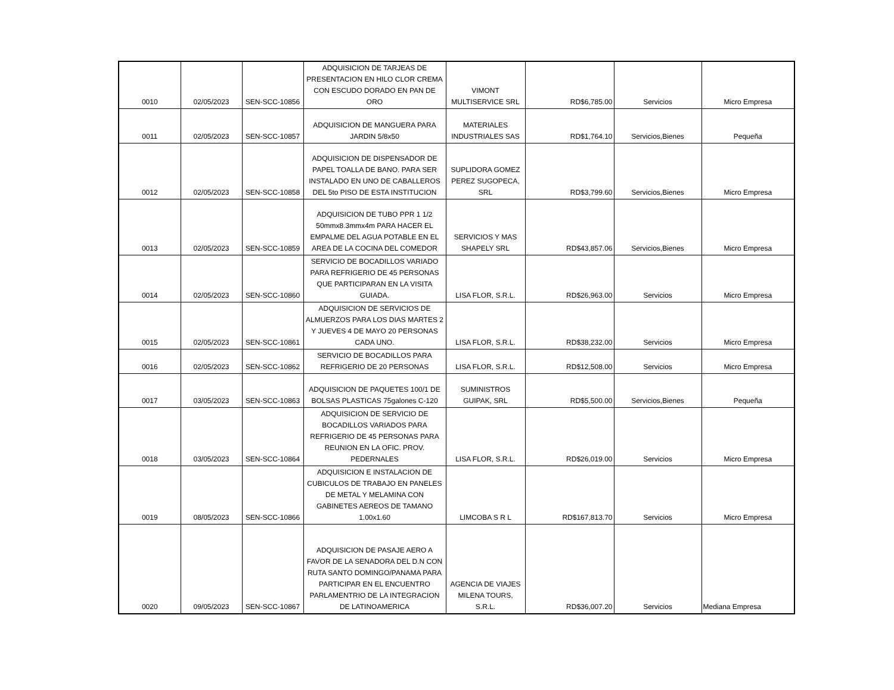| 0010 | 02/05/2023 | SEN-SCC-10856 | ADQUISICION DE TARJEAS DE PRESENTACION EN HILO CLOR CREMA CON ESCUDO DORADO EN PAN DE ORO | VIMONT MULTISERVICE SRL | RD$6,785.00 | Servicios | Micro Empresa |
| 0011 | 02/05/2023 | SEN-SCC-10857 | ADQUISICION DE MANGUERA PARA JARDIN 5/8x50 | MATERIALES INDUSTRIALES SAS | RD$1,764.10 | Servicios,Bienes | Pequeña |
| 0012 | 02/05/2023 | SEN-SCC-10858 | ADQUISICION DE DISPENSADOR DE PAPEL TOALLA DE BANO. PARA SER INSTALADO EN UNO DE CABALLEROS DEL 5to PISO DE ESTA INSTITUCION | SUPLIDORA GOMEZ PEREZ SUGOPECA, SRL | RD$3,799.60 | Servicios,Bienes | Micro Empresa |
| 0013 | 02/05/2023 | SEN-SCC-10859 | ADQUISICION DE TUBO PPR 1 1/2 50mmx8.3mmx4m PARA HACER EL EMPALME DEL AGUA POTABLE EN EL AREA DE LA COCINA DEL COMEDOR | SERVICIOS Y MAS SHAPELY SRL | RD$43,857.06 | Servicios,Bienes | Micro Empresa |
| 0014 | 02/05/2023 | SEN-SCC-10860 | SERVICIO DE BOCADILLOS VARIADO PARA REFRIGERIO DE 45 PERSONAS QUE PARTICIPARAN EN LA VISITA GUIADA. | LISA FLOR, S.R.L. | RD$26,963.00 | Servicios | Micro Empresa |
| 0015 | 02/05/2023 | SEN-SCC-10861 | ADQUISICION DE SERVICIOS DE ALMUERZOS PARA LOS DIAS MARTES 2 Y JUEVES 4 DE MAYO 20 PERSONAS CADA UNO. | LISA FLOR, S.R.L. | RD$38,232.00 | Servicios | Micro Empresa |
| 0016 | 02/05/2023 | SEN-SCC-10862 | SERVICIO DE BOCADILLOS PARA REFRIGERIO DE 20 PERSONAS | LISA FLOR, S.R.L. | RD$12,508.00 | Servicios | Micro Empresa |
| 0017 | 03/05/2023 | SEN-SCC-10863 | ADQUISICION DE PAQUETES 100/1 DE BOLSAS PLASTICAS 75galones C-120 | SUMINISTROS GUIPAK, SRL | RD$5,500.00 | Servicios,Bienes | Pequeña |
| 0018 | 03/05/2023 | SEN-SCC-10864 | ADQUISICION DE SERVICIO DE BOCADILLOS VARIADOS PARA REFRIGERIO DE 45 PERSONAS PARA REUNION EN LA OFIC. PROV. PEDERNALES | LISA FLOR, S.R.L. | RD$26,019.00 | Servicios | Micro Empresa |
| 0019 | 08/05/2023 | SEN-SCC-10866 | ADQUISICION E INSTALACION DE CUBICULOS DE TRABAJO EN PANELES DE METAL Y MELAMINA CON GABINETES AEREOS DE TAMANO 1.00x1.60 | LIMCOBA S R L | RD$167,813.70 | Servicios | Micro Empresa |
| 0020 | 09/05/2023 | SEN-SCC-10867 | ADQUISICION DE PASAJE AERO A FAVOR DE LA SENADORA DEL D.N CON RUTA SANTO DOMINGO/PANAMA PARA PARTICIPAR EN EL ENCUENTRO PARLAMENTRIO DE LA INTEGRACION DE LATINOAMERICA | AGENCIA DE VIAJES MILENA TOURS, S.R.L. | RD$36,007.20 | Servicios | Mediana Empresa |